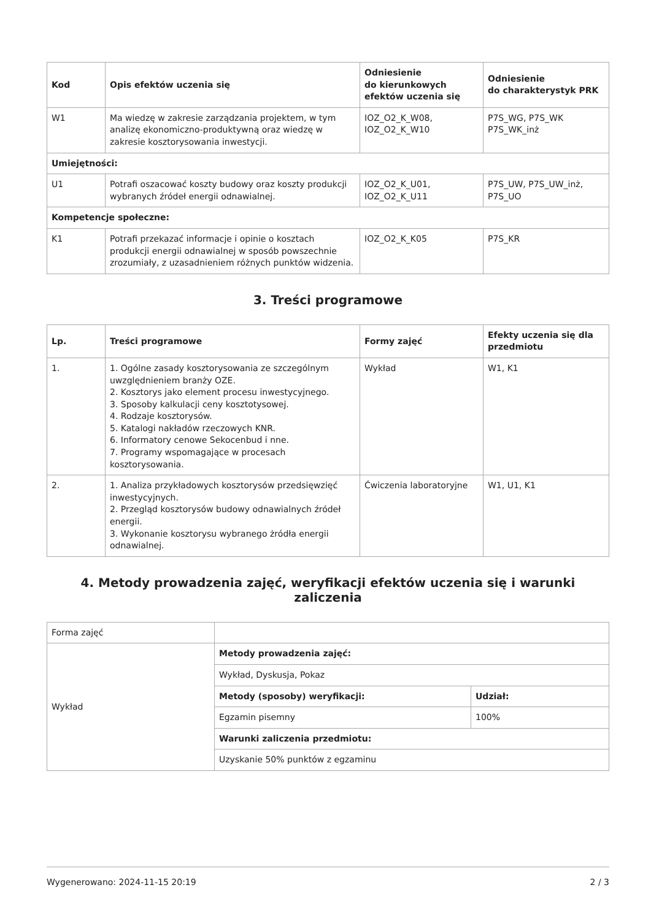| Kod | Opis efektów uczenia się | Odniesienie do kierunkowych efektów uczenia się | Odniesienie do charakterystyk PRK |
| --- | --- | --- | --- |
| W1 | Ma wiedzę w zakresie zarządzania projektem, w tym analizę ekonomiczno-produktywną oraz wiedzę w zakresie kosztorysowania inwestycji. | IOZ_O2_K_W08, IOZ_O2_K_W10 | P7S_WG, P7S_WK P7S_WK_inż |
| Umiejętności: | | | |
| U1 | Potrafi oszacować koszty budowy oraz koszty produkcji wybranych źródeł energii odnawialnej. | IOZ_O2_K_U01, IOZ_O2_K_U11 | P7S_UW, P7S_UW_inż, P7S_UO |
| Kompetencje społeczne: | | | |
| K1 | Potrafi przekazać informacje i opinie o kosztach produkcji energii odnawialnej w sposób powszechnie zrozumiały, z uzasadnieniem różnych punktów widzenia. | IOZ_O2_K_K05 | P7S_KR |
3. Treści programowe
| Lp. | Treści programowe | Formy zajęć | Efekty uczenia się dla przedmiotu |
| --- | --- | --- | --- |
| 1. | 1. Ogólne zasady kosztorysowania ze szczególnym uwzględnieniem branży OZE. 2. Kosztorys jako element procesu inwestycyjnego. 3. Sposoby kalkulacji ceny kosztotysowej. 4. Rodzaje kosztorysów. 5. Katalogi nakładów rzeczowych KNR. 6. Informatory cenowe Sekocenbud i nne. 7. Programy wspomagające w procesach kosztorysowania. | Wykład | W1, K1 |
| 2. | 1. Analiza przykładowych kosztorysów przedsięwzięć inwestycyjnych. 2. Przegląd kosztorysów budowy odnawialnych źródeł energii. 3. Wykonanie kosztorysu wybranego żródła energii odnawialnej. | Ćwiczenia laboratoryjne | W1, U1, K1 |
4. Metody prowadzenia zajęć, weryfikacji efektów uczenia się i warunki zaliczenia
| Forma zajęć | | |
| Wykład | Metody prowadzenia zajęć: | |
| | Wykład, Dyskusja, Pokaz | |
| | Metody (sposoby) weryfikacji: | Udział: |
| | Egzamin pisemny | 100% |
| | Warunki zaliczenia przedmiotu: | |
| | Uzyskanie 50% punktów z egzaminu | |
Wygenerowano: 2024-11-15 20:19 2 / 3